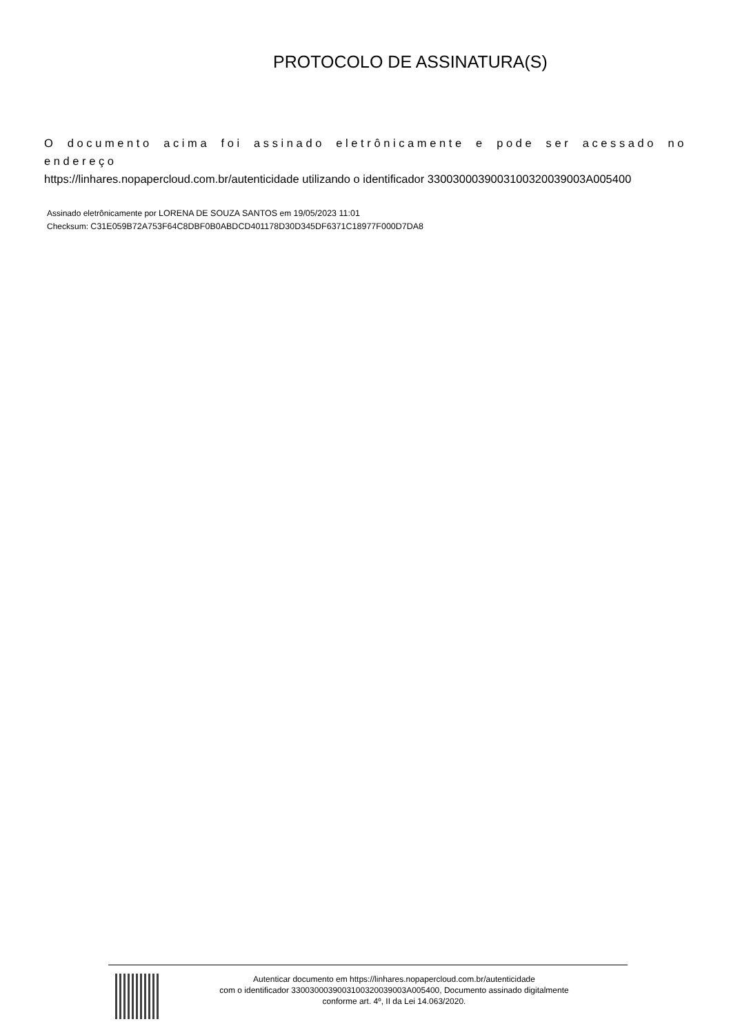PROTOCOLO DE ASSINATURA(S)
O documento acima foi assinado eletrônicamente e pode ser acessado no endereço
https://linhares.nopapercloud.com.br/autenticidade utilizando o identificador 330030003900310032003900​3A005400
Assinado eletrônicamente por LORENA DE SOUZA SANTOS em 19/05/2023 11:01
Checksum: C31E059B72A753F64C8DBF0B0ABDCD401178D30D345DF6371C18977F000D7DA8
Autenticar documento em https://linhares.nopapercloud.com.br/autenticidade
com o identificador 3300300039003100320039003A005400, Documento assinado digitalmente
conforme art. 4º, II da Lei 14.063/2020.